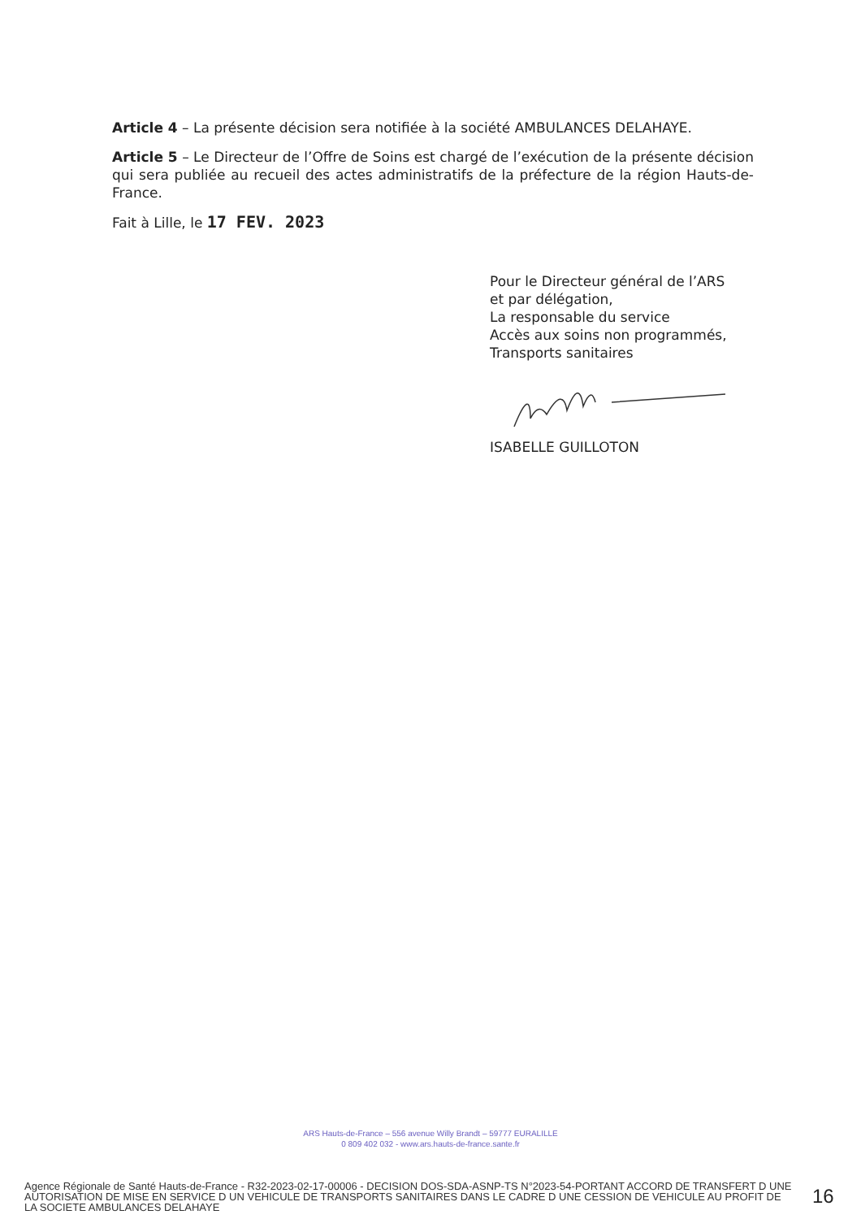Article 4 – La présente décision sera notifiée à la société AMBULANCES DELAHAYE.
Article 5 – Le Directeur de l’Offre de Soins est chargé de l’exécution de la présente décision qui sera publiée au recueil des actes administratifs de la préfecture de la région Hauts-de-France.
Fait à Lille, le 17 FEV. 2023
Pour le Directeur général de l’ARS
et par délégation,
La responsable du service
Accès aux soins non programmés,
Transports sanitaires
ISABELLE GUILLOTON
ARS Hauts-de-France – 556 avenue Willy Brandt – 59777 EURALILLE
0 809 402 032 - www.ars.hauts-de-france.sante.fr
Agence Régionale de Santé Hauts-de-France - R32-2023-02-17-00006 - DECISION DOS-SDA-ASNP-TS N°2023-54-PORTANT ACCORD DE TRANSFERT D UNE AUTORISATION DE MISE EN SERVICE D UN VEHICULE DE TRANSPORTS SANITAIRES DANS LE CADRE D UNE CESSION DE VEHICULE AU PROFIT DE LA SOCIETE AMBULANCES DELAHAYE
16